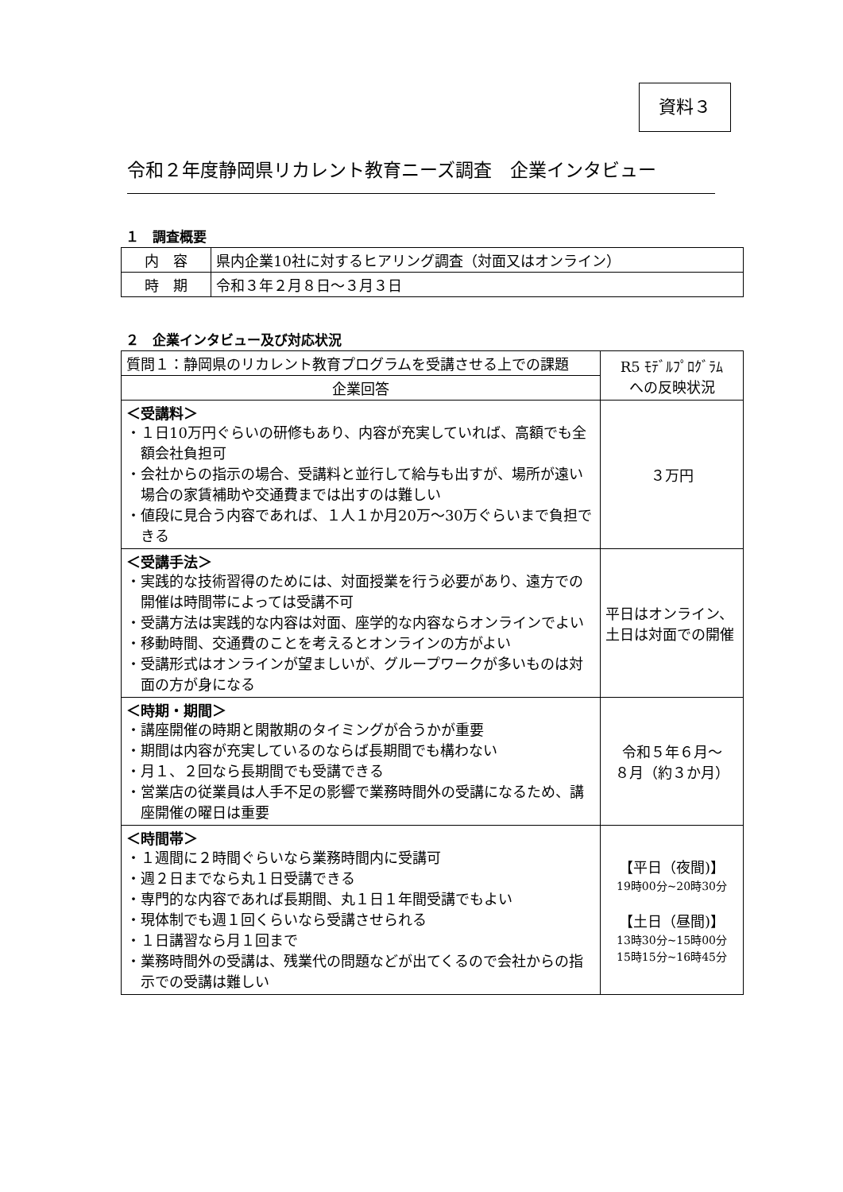資料３
令和２年度静岡県リカレント教育ニーズ調査　企業インタビュー
１　調査概要
| 内 容 | 県内企業10社に対するヒアリング調査（対面又はオンライン） |
| 時 期 | 令和３年２月８日～３月３日 |
２　企業インタビュー及び対応状況
| 質問１：静岡県のリカレント教育プログラムを受講させる上での課題 | R5 ﾓﾃﾞﾙﾌﾟﾛｸﾞﾗﾑ への反映状況 |
| 企業回答 | |
| ＜受講料＞ ・１日10万円ぐらいの研修もあり、内容が充実していれば、高額でも全額会社負担可 ・会社からの指示の場合、受講料と並行して給与も出すが、場所が遠い場合の家賃補助や交通費までは出すのは難しい ・値段に見合う内容であれば、１人１か月20万～30万ぐらいまで負担できる | ３万円 |
| ＜受講手法＞ ・実践的な技術習得のためには、対面授業を行う必要があり、遠方での開催は時間帯によっては受講不可 ・受講方法は実践的な内容は対面、座学的な内容ならオンラインでよい ・移動時間、交通費のことを考えるとオンラインの方がよい ・受講形式はオンラインが望ましいが、グループワークが多いものは対面の方が身になる | 平日はオンライン、土日は対面での開催 |
| ＜時期・期間＞ ・講座開催の時期と閑散期のタイミングが合うかが重要 ・期間は内容が充実しているのならば長期間でも構わない ・月１、２回なら長期間でも受講できる ・営業店の従業員は人手不足の影響で業務時間外の受講になるため、講座開催の曜日は重要 | 令和５年６月～ ８月（約３か月） |
| ＜時間帯＞ ・１週間に２時間ぐらいなら業務時間内に受講可 ・週２日までなら丸１日受講できる ・専門的な内容であれば長期間、丸１日１年間受講でもよい ・現体制でも週１回くらいなら受講させられる ・１日講習なら月１回まで ・業務時間外の受講は、残業代の問題などが出てくるので会社からの指示での受講は難しい | 【平日（夜間)】 19時00分~20時30分 【土日（昼間)】 13時30分~15時00分 15時15分~16時45分 |